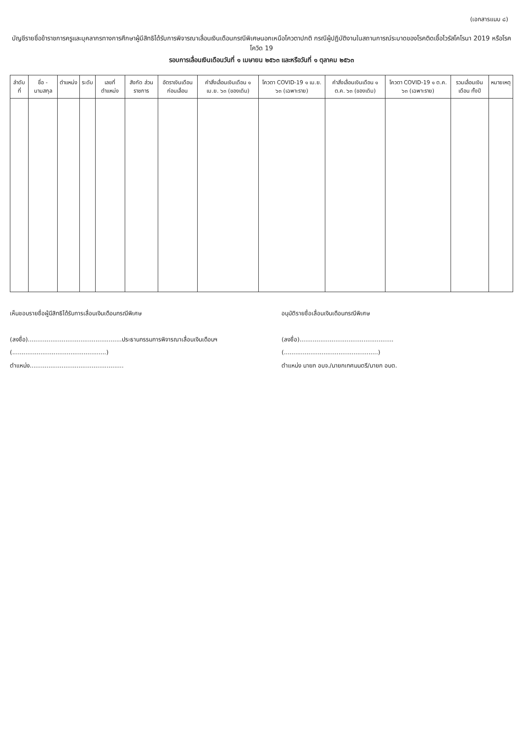(เอกสารแนบ ๘)
บัญชีรายชื่อข้าราชการครูและบุคลากรทางการศึกษาผู้มีสิทธิได้รับการพิจารณาเลื่อนเงินเดือนกรณีพิเศษนอกเหนือโควตาปกติ กรณีผู้ปฏิบัติงานในสถานการณ์ระบาดของโรคติดเชื้อไวรัสโคโรนา 2019 หรือโรคโควิด 19
รอบการเลื่อนเงินเดือนวันที่ ๑ เมษายน ๒๕๖๓ และหรือวันที่ ๑ ตุลาคม ๒๕๖๓
| ลำดับที่ | ชื่อ - นามสกุล | ตำแหน่ง | ระดับ | เลขที่ ตำแหน่ง | สังกัด ส่วนราชการ | อัตราเงินเดือน ก่อนเลื่อน | คำสั่งเลื่อนเงินเดือน ๑ เม.ย. ๖๓ (ของเดิม) | โควตา COVID-19 ๑ เม.ย. ๖๓ (เฉพาะราย) | คำสั่งเลื่อนเงินเดือน ๑ ต.ค. ๖๓ (ของเดิม) | โควตา COVID-19 ๑ ต.ค. ๖๓ (เฉพาะราย) | รวมเลื่อนเงินเดือน ทั้งปี | หมายเหตุ |
| --- | --- | --- | --- | --- | --- | --- | --- | --- | --- | --- | --- | --- |
เห็นชอบรายชื่อผู้มีสิทธิได้รับการเลื่อนเงินเดือนกรณีพิเศษ
(ลงชื่อ)..................................................ประธานกรรมการพิจารณาเลื่อนเงินเดือนฯ
(..................................................)
ตำแหน่ง..................................................
อนุมัติรายชื่อเลื่อนเงินเดือนกรณีพิเศษ
(ลงชื่อ)..................................................
(..................................................)
ตำแหน่ง นายก อบจ./นายกเทศมนตรี/นายก อบต.